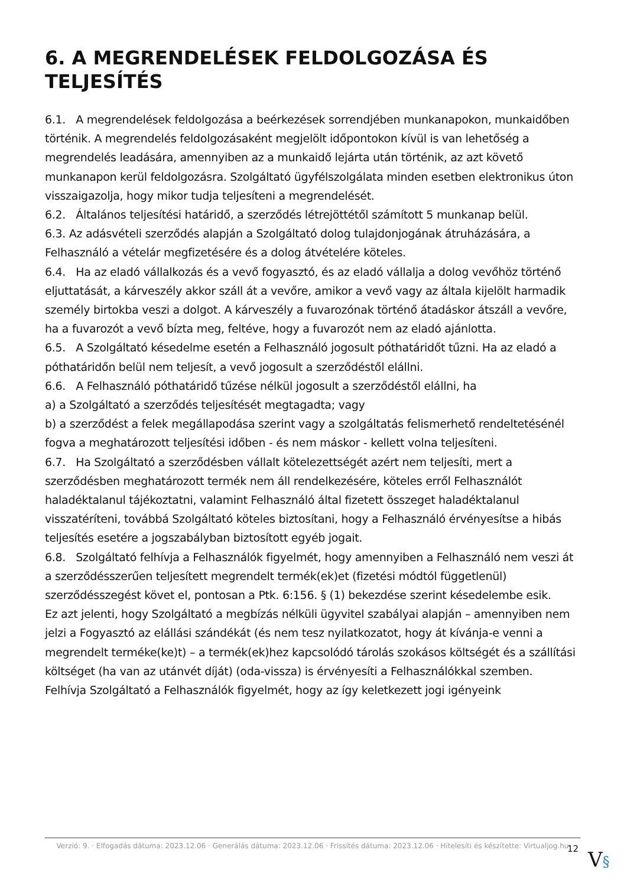6. A MEGRENDELÉSEK FELDOLGOZÁSA ÉS TELJESÍTÉS
6.1. A megrendelések feldolgozása a beérkezések sorrendjében munkanapokon, munkaidőben történik. A megrendelés feldolgozásaként megjelölt időpontokon kívül is van lehetőség a megrendelés leadására, amennyiben az a munkaidő lejárta után történik, az azt követő munkanapon kerül feldolgozásra. Szolgáltató ügyfélszolgálata minden esetben elektronikus úton visszaigazolja, hogy mikor tudja teljesíteni a megrendelését.
6.2. Általános teljesítési határidő, a szerződés létrejöttétől számított 5 munkanap belül.
6.3. Az adásvételi szerződés alapján a Szolgáltató dolog tulajdonjogának átruházására, a Felhasználó a vételár megfizetésére és a dolog átvételére köteles.
6.4. Ha az eladó vállalkozás és a vevő fogyasztó, és az eladó vállalja a dolog vevőhöz történő eljuttatását, a kárveszély akkor száll át a vevőre, amikor a vevő vagy az általa kijelölt harmadik személy birtokba veszi a dolgot. A kárveszély a fuvarozónak történő átadáskor átszáll a vevőre, ha a fuvarozót a vevő bízta meg, feltéve, hogy a fuvarozót nem az eladó ajánlotta.
6.5. A Szolgáltató késedelme esetén a Felhasználó jogosult póthatáridőt tűzni. Ha az eladó a póthatáridőn belül nem teljesít, a vevő jogosult a szerződéstől elállni.
6.6. A Felhasználó póthatáridő tűzése nélkül jogosult a szerződéstől elállni, ha
a) a Szolgáltató a szerződés teljesítését megtagadta; vagy
b) a szerződést a felek megállapodása szerint vagy a szolgáltatás felismerhető rendeltetésénél fogva a meghatározott teljesítési időben - és nem máskor - kellett volna teljesíteni.
6.7. Ha Szolgáltató a szerződésben vállalt kötelezettségét azért nem teljesíti, mert a szerződésben meghatározott termék nem áll rendelkezésére, köteles erről Felhasználót haladéktalanul tájékoztatni, valamint Felhasználó által fizetett összeget haladéktalanul visszatéríteni, továbbá Szolgáltató köteles biztosítani, hogy a Felhasználó érvényesítse a hibás teljesítés esetére a jogszabályban biztosított egyéb jogait.
6.8. Szolgáltató felhívja a Felhasználók figyelmét, hogy amennyiben a Felhasználó nem veszi át a szerződésszerűen teljesített megrendelt termék(ek)et (fizetési módtól függetlenül) szerződésszegést követ el, pontosan a Ptk. 6:156. § (1) bekezdése szerint késedelembe esik.
Ez azt jelenti, hogy Szolgáltató a megbízás nélküli ügyvitel szabályai alapján – amennyiben nem jelzi a Fogyasztó az elállási szándékát (és nem tesz nyilatkozatot, hogy át kívánja-e venni a megrendelt terméke(ke)t) – a termék(ek)hez kapcsolódó tárolás szokásos költségét és a szállítási költséget (ha van az utánvét díját) (oda-vissza) is érvényesíti a Felhasználókkal szemben.
Felhívja Szolgáltató a Felhasználók figyelmét, hogy az így keletkezett jogi igényeink
Verzió: 9. · Elfogadás dátuma: 2023.12.06 · Generálás dátuma: 2023.12.06 · Frissítés dátuma: 2023.12.06 · Hitelesíti és készítette: Virtualjog.hu
12 V§